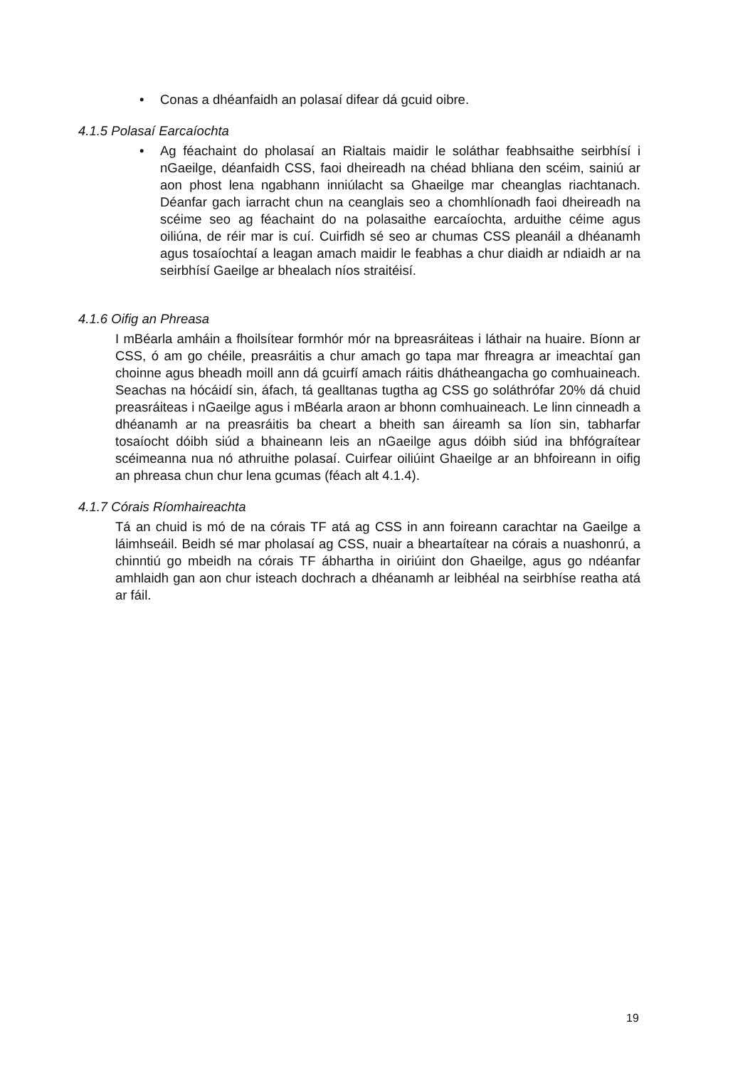• Conas a dhéanfaidh an polasaí difear dá gcuid oibre.
4.1.5 Polasaí Earcaíochta
• Ag féachaint do pholasaí an Rialtais maidir le soláthar feabhsaithe seirbhísí i nGaeilge, déanfaidh CSS, faoi dheireadh na chéad bhliana den scéim, sainiú ar aon phost lena ngabhann inniúlacht sa Ghaeilge mar cheanglas riachtanach. Déanfar gach iarracht chun na ceanglais seo a chomhlíonadh faoi dheireadh na scéime seo ag féachaint do na polasaithe earcaíochta, arduithe céime agus oiliúna, de réir mar is cuí. Cuirfidh sé seo ar chumas CSS pleanáil a dhéanamh agus tosaíochtaí a leagan amach maidir le feabhas a chur diaidh ar ndiaidh ar na seirbhísí Gaeilge ar bhealach níos straitéisí.
4.1.6 Oifig an Phreasa
I mBéarla amháin a fhoilsítear formhór mór na bpreasráiteas i láthair na huaire. Bíonn ar CSS, ó am go chéile, preasráitis a chur amach go tapa mar fhreagra ar imeachtaí gan choinne agus bheadh moill ann dá gcuirfí amach ráitis dhátheangacha go comhuaineach. Seachas na hócáidí sin, áfach, tá gealltanas tugtha ag CSS go soláthrófar 20% dá chuid preasráiteas i nGaeilge agus i mBéarla araon ar bhonn comhuaineach. Le linn cinneadh a dhéanamh ar na preasráitis ba cheart a bheith san áireamh sa líon sin, tabharfar tosaíocht dóibh siúd a bhaineann leis an nGaeilge agus dóibh siúd ina bhfógraítear scéimeanna nua nó athruithe polasaí. Cuirfear oiliúint Ghaeilge ar an bhfoireann in oifig an phreasa chun chur lena gcumas (féach alt 4.1.4).
4.1.7 Córais Ríomhaireachta
Tá an chuid is mó de na córais TF atá ag CSS in ann foireann carachtar na Gaeilge a láimhseáil. Beidh sé mar pholasaí ag CSS, nuair a bheartaítear na córais a nuashonrú, a chinntiú go mbeidh na córais TF ábhartha in oiriúint don Ghaeilge, agus go ndéanfar amhlaidh gan aon chur isteach dochrach a dhéanamh ar leibhéal na seirbhíse reatha atá ar fáil.
19